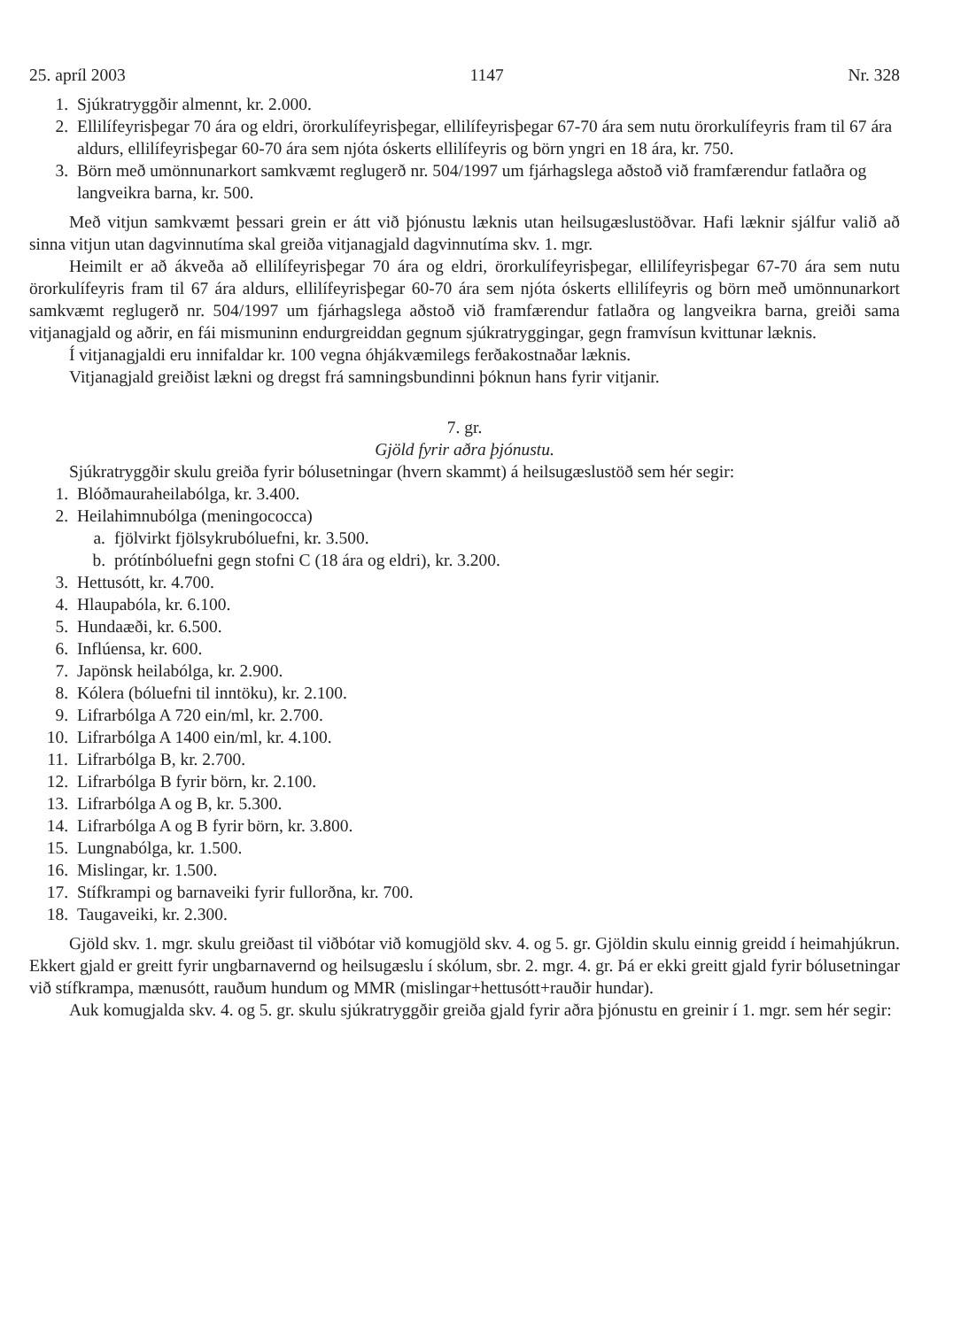25. apríl 2003 1147 Nr. 328
1. Sjúkratryggðir almennt, kr. 2.000.
2. Ellilífeyrisþegar 70 ára og eldri, örorkulífeyrisþegar, ellilífeyrisþegar 67-70 ára sem nutu örorkulífeyris fram til 67 ára aldurs, ellilífeyrisþegar 60-70 ára sem njóta óskerts ellilífeyris og börn yngri en 18 ára, kr. 750.
3. Börn með umönnunarkort samkvæmt reglugerð nr. 504/1997 um fjárhagslega aðstoð við framfærendur fatlaðra og langveikra barna, kr. 500.
Með vitjun samkvæmt þessari grein er átt við þjónustu læknis utan heilsugæslustöðvar. Hafi læknir sjálfur valið að sinna vitjun utan dagvinnutíma skal greiða vitjanagjald dagvinnutíma skv. 1. mgr.
Heimilt er að ákveða að ellilífeyrisþegar 70 ára og eldri, örorkulífeyrisþegar, ellilífeyrisþegar 67-70 ára sem nutu örorkulífeyris fram til 67 ára aldurs, ellilífeyrisþegar 60-70 ára sem njóta óskerts ellilífeyris og börn með umönnunarkort samkvæmt reglugerð nr. 504/1997 um fjárhagslega aðstoð við framfærendur fatlaðra og langveikra barna, greiði sama vitjanagjald og aðrir, en fái mismuninn endurgreiddan gegnum sjúkratryggingar, gegn framvísun kvittunar læknis.
Í vitjanagjaldi eru innifaldar kr. 100 vegna óhjákvæmilegs ferðakostnaðar læknis.
Vitjanagjald greiðist lækni og dregst frá samningsbundinni þóknun hans fyrir vitjanir.
7. gr.
Gjöld fyrir aðra þjónustu.
Sjúkratryggðir skulu greiða fyrir bólusetningar (hvern skammt) á heilsugæslustöð sem hér segir:
1. Blóðmauraheilabólga, kr. 3.400.
2. Heilahimnubólga (meningococca)
a. fjölvirkt fjölsykrubóluefni, kr. 3.500.
b. prótínbóluefni gegn stofni C (18 ára og eldri), kr. 3.200.
3. Hettusótt, kr. 4.700.
4. Hlaupabóla, kr. 6.100.
5. Hundaæði, kr. 6.500.
6. Inflúensa, kr. 600.
7. Japönsk heilabólga, kr. 2.900.
8. Kólera (bóluefni til inntöku), kr. 2.100.
9. Lifrarbólga A 720 ein/ml, kr. 2.700.
10. Lifrarbólga A 1400 ein/ml, kr. 4.100.
11. Lifrarbólga B, kr. 2.700.
12. Lifrarbólga B fyrir börn, kr. 2.100.
13. Lifrarbólga A og B, kr. 5.300.
14. Lifrarbólga A og B fyrir börn, kr. 3.800.
15. Lungnabólga, kr. 1.500.
16. Mislingar, kr. 1.500.
17. Stífkrampi og barnaveiki fyrir fullorðna, kr. 700.
18. Taugaveiki, kr. 2.300.
Gjöld skv. 1. mgr. skulu greiðast til viðbótar við komugjöld skv. 4. og 5. gr. Gjöldin skulu einnig greidd í heimahjúkrun. Ekkert gjald er greitt fyrir ungbarnavernd og heilsugæslu í skólum, sbr. 2. mgr. 4. gr. Þá er ekki greitt gjald fyrir bólusetningar við stífkrampa, mænusótt, rauðum hundum og MMR (mislingar+hettusótt+rauðir hundar).
Auk komugjalda skv. 4. og 5. gr. skulu sjúkratryggðir greiða gjald fyrir aðra þjónustu en greinir í 1. mgr. sem hér segir: